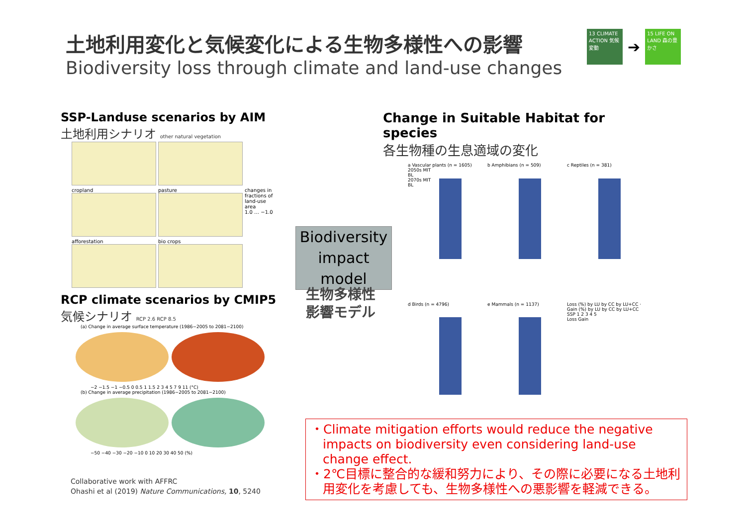土地利用変化と気候変化による生物多様性への影響
Biodiversity loss through climate and land-use changes
13 CLIMATE ACTION 気候変動
➔
15 LIFE ON LAND 森の豊かさ
SSP-Landuse scenarios by AIM
土地利用シナリオ other natural vegetation
cropland
pasture
changes in fractions of land-use area
1.0 … −1.0
afforestation
bio crops
RCP climate scenarios by CMIP5
気候シナリオ RCP 2.6 RCP 8.5
(a) Change in average surface temperature (1986−2005 to 2081−2100)
−2 −1.5 −1 −0.5 0 0.5 1 1.5 2 3 4 5 7 9 11 (°C)
(b) Change in average precipitation (1986−2005 to 2081−2100)
−50 −40 −30 −20 −10 0 10 20 30 40 50 (%)
Biodiversity impact model
生物多様性
影響モデル
Change in Suitable Habitat for species
各生物種の生息適域の変化
a Vascular plants (n = 1605)
2050s MIT
BL
2070s MIT
BL
b Amphibians (n = 509)
c Reptiles (n = 381)
d Birds (n = 4796)
e Mammals (n = 1137)
Loss (%) by LU by CC by LU+CC · Gain (%) by LU by CC by LU+CC
SSP 1 2 3 4 5
Loss Gain
・Climate mitigation efforts would reduce the negative impacts on biodiversity even considering land-use change effect.
・2℃目標に整合的な緩和努力により、その際に必要になる土地利用変化を考慮しても、生物多様性への悪影響を軽減できる。
Collaborative work with AFFRC
Ohashi et al (2019) Nature Communications, 10, 5240